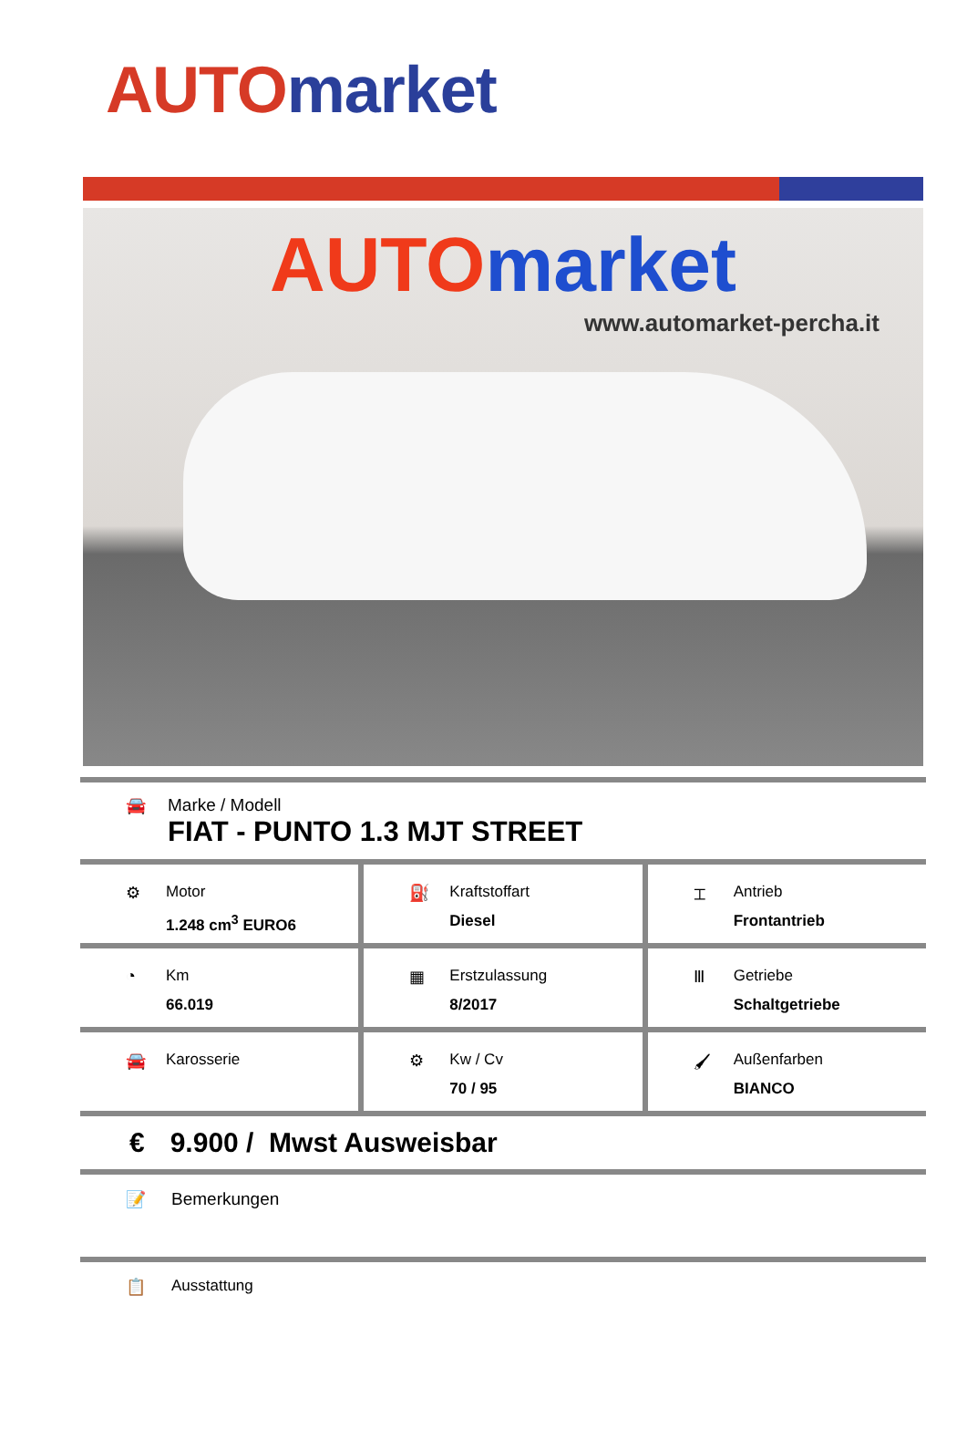AUTO market
AUTO market
www.automarket-percha.it
🚘 Marke / Modell
FIAT - PUNTO 1.3 MJT STREET
⚙ Motor
1.248 cm<sup>3</sup> EURO6
⛽ Kraftstoffart
Diesel
⌶ Antrieb
Frontantrieb
◔ Km
66.019
▦ Erstzulassung
8/2017
Ⅲ Getriebe
Schaltgetriebe
🚘 Karosserie ⚙ Kw / Cv
70 / 95
🖌 Außenfarben
BIANCO
€ 9.900 / Mwst Ausweisbar
📝 Bemerkungen
📋 Ausstattung